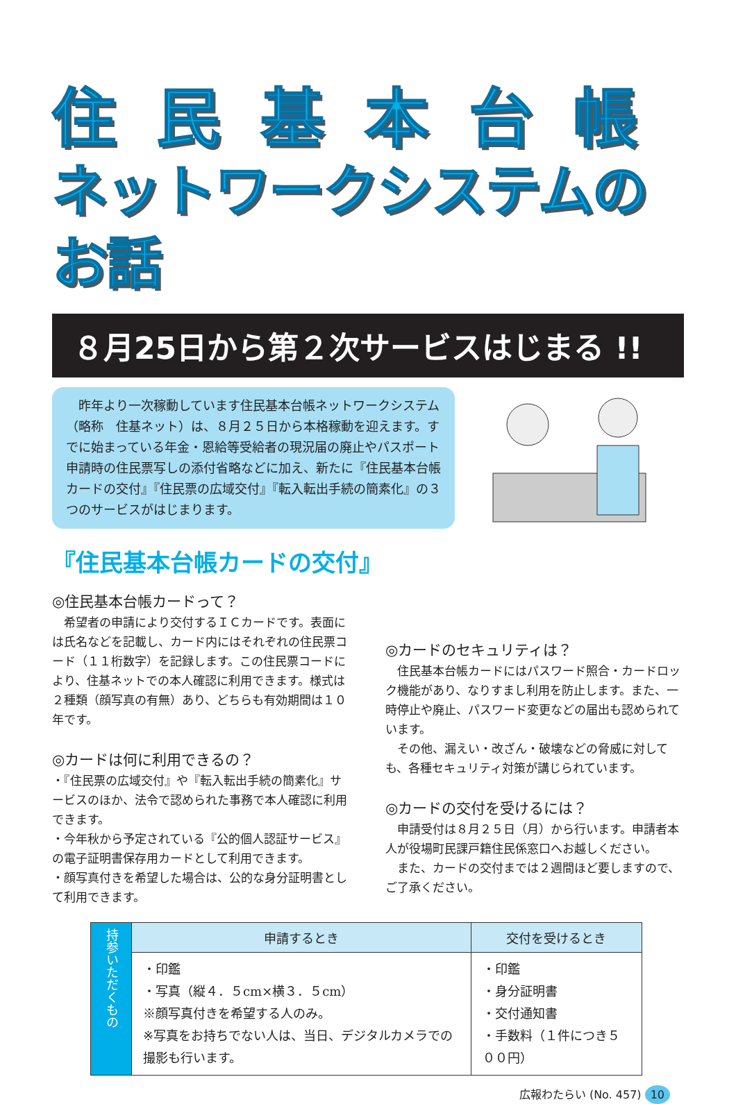住民基本台帳
ネットワークシステムのお話
８月25日から第２次サービスはじまる !!
　昨年より一次稼動しています住民基本台帳ネットワークシステム（略称　住基ネット）は、８月２５日から本格稼動を迎えます。すでに始まっている年金・恩給等受給者の現況届の廃止やパスポート申請時の住民票写しの添付省略などに加え、新たに『住民基本台帳カードの交付』『住民票の広域交付』『転入転出手続の簡素化』の３つのサービスがはじまります。
『住民基本台帳カードの交付』
◎住民基本台帳カードって？
　希望者の申請により交付するＩＣカードです。表面には氏名などを記載し、カード内にはそれぞれの住民票コード（１１桁数字）を記録します。この住民票コードにより、住基ネットでの本人確認に利用できます。様式は２種類（顔写真の有無）あり、どちらも有効期間は１０年です。
◎カードは何に利用できるの？
・『住民票の広域交付』や『転入転出手続の簡素化』サービスのほか、法令で認められた事務で本人確認に利用できます。
・今年秋から予定されている『公的個人認証サービス』の電子証明書保存用カードとして利用できます。
・顔写真付きを希望した場合は、公的な身分証明書として利用できます。
◎カードのセキュリティは？
　住民基本台帳カードにはパスワード照合・カードロック機能があり、なりすまし利用を防止します。また、一時停止や廃止、パスワード変更などの届出も認められています。
　その他、漏えい・改ざん・破壊などの脅威に対しても、各種セキュリティ対策が講じられています。
◎カードの交付を受けるには？
　申請受付は８月２５日（月）から行います。申請者本人が役場町民課戸籍住民係窓口へお越しください。
　また、カードの交付までは２週間ほど要しますので、ご了承ください。
| 持参いただくもの | 申請するとき | 交付を受けるとき |
| | ・印鑑 ・写真（縦４．５cm×横３．５cm） ※顔写真付きを希望する人のみ。 ※写真をお持ちでない人は、当日、デジタルカメラでの撮影も行います。 | ・印鑑 ・身分証明書 ・交付通知書 ・手数料（１件につき５００円） |
広報わたらい (No. 457) 10